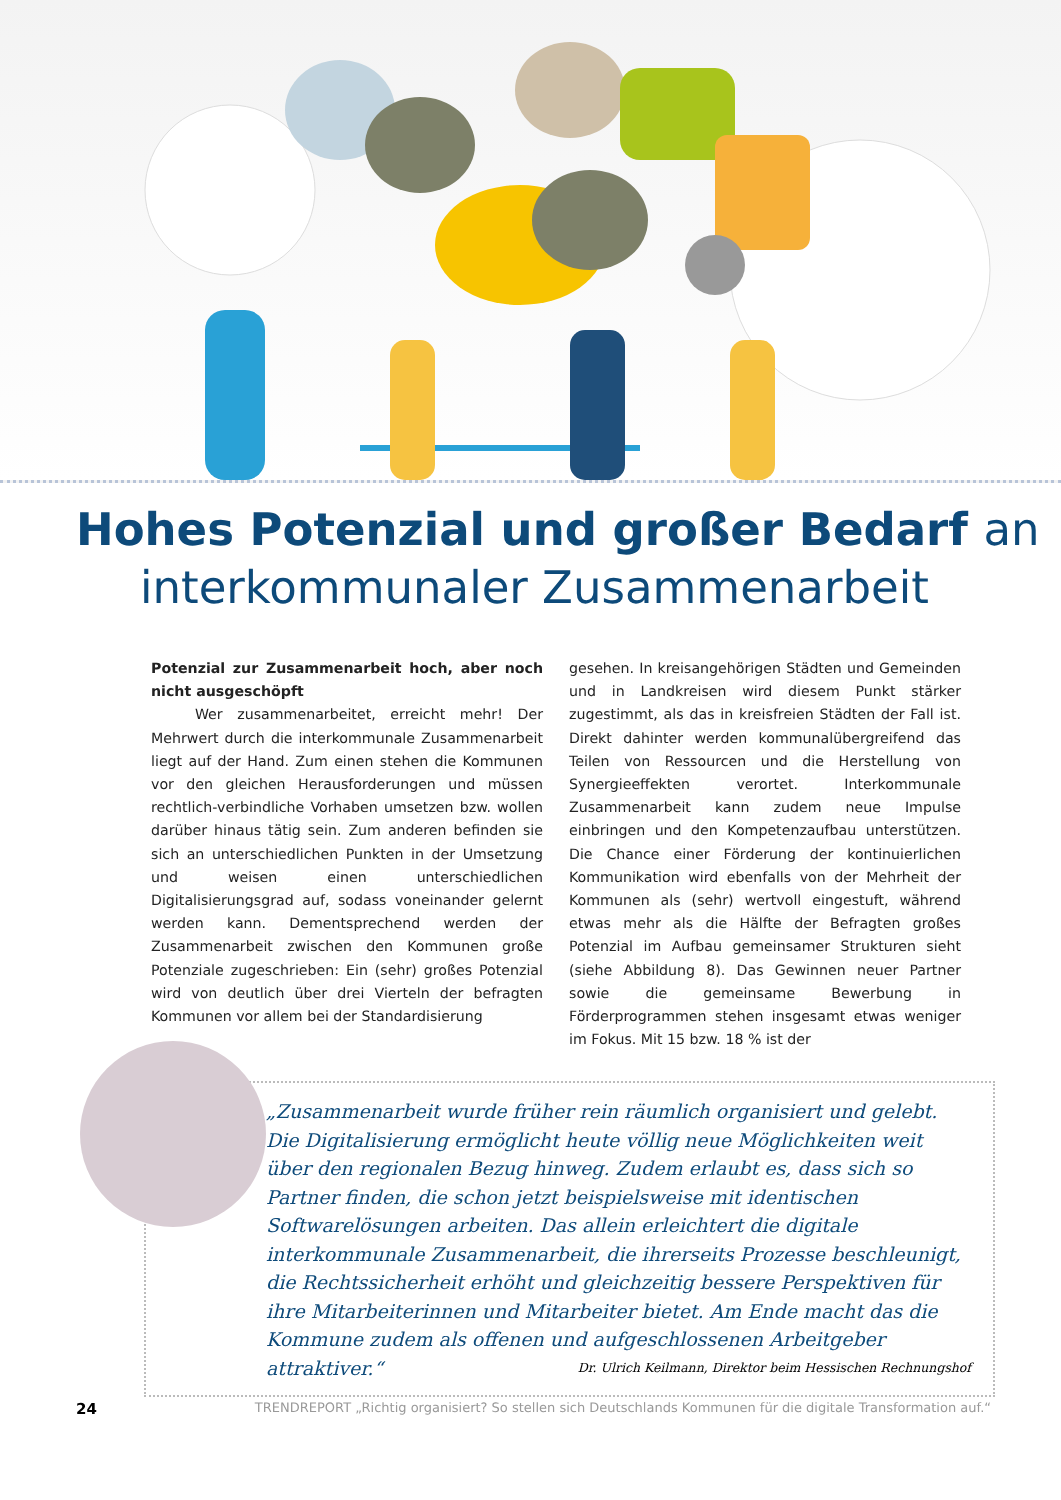Hohes Potenzial und großer Bedarf an
interkommunaler Zusammenarbeit
Potenzial zur Zusammenarbeit hoch, aber noch nicht ausgeschöpft
Wer zusammenarbeitet, erreicht mehr! Der Mehrwert durch die interkommunale Zusammenarbeit liegt auf der Hand. Zum einen stehen die Kommunen vor den gleichen Herausforderungen und müssen rechtlich-verbindliche Vorhaben umsetzen bzw. wollen darüber hinaus tätig sein. Zum anderen befinden sie sich an unterschiedlichen Punkten in der Umsetzung und weisen einen unterschiedlichen Digitalisierungsgrad auf, sodass voneinander gelernt werden kann. Dementsprechend werden der Zusammenarbeit zwischen den Kommunen große Potenziale zugeschrieben: Ein (sehr) großes Potenzial wird von deutlich über drei Vierteln der befragten Kommunen vor allem bei der Standardisierung
gesehen. In kreisangehörigen Städten und Gemeinden und in Landkreisen wird diesem Punkt stärker zugestimmt, als das in kreisfreien Städten der Fall ist. Direkt dahinter werden kommunalübergreifend das Teilen von Ressourcen und die Herstellung von Synergieeffekten verortet. Interkommunale Zusammenarbeit kann zudem neue Impulse einbringen und den Kompetenzaufbau unterstützen. Die Chance einer Förderung der kontinuierlichen Kommunikation wird ebenfalls von der Mehrheit der Kommunen als (sehr) wertvoll eingestuft, während etwas mehr als die Hälfte der Befragten großes Potenzial im Aufbau gemeinsamer Strukturen sieht (siehe Abbildung 8). Das Gewinnen neuer Partner sowie die gemeinsame Bewerbung in Förderprogrammen stehen insgesamt etwas weniger im Fokus. Mit 15 bzw. 18 % ist der
„Zusammenarbeit wurde früher rein räumlich organisiert und gelebt. Die Digitalisierung ermöglicht heute völlig neue Möglichkeiten weit über den regionalen Bezug hinweg. Zudem erlaubt es, dass sich so Partner finden, die schon jetzt beispielsweise mit identischen Softwarelösungen arbeiten. Das allein erleichtert die digitale interkommunale Zusammenarbeit, die ihrerseits Prozesse beschleunigt, die Rechtssicherheit erhöht und gleichzeitig bessere Perspektiven für ihre Mitarbeiterinnen und Mitarbeiter bietet. Am Ende macht das die Kommune zudem als offenen und aufgeschlossenen Arbeitgeber attraktiver.“
Dr. Ulrich Keilmann, Direktor beim Hessischen Rechnungshof
24 TRENDREPORT „Richtig organisiert? So stellen sich Deutschlands Kommunen für die digitale Transformation auf.“